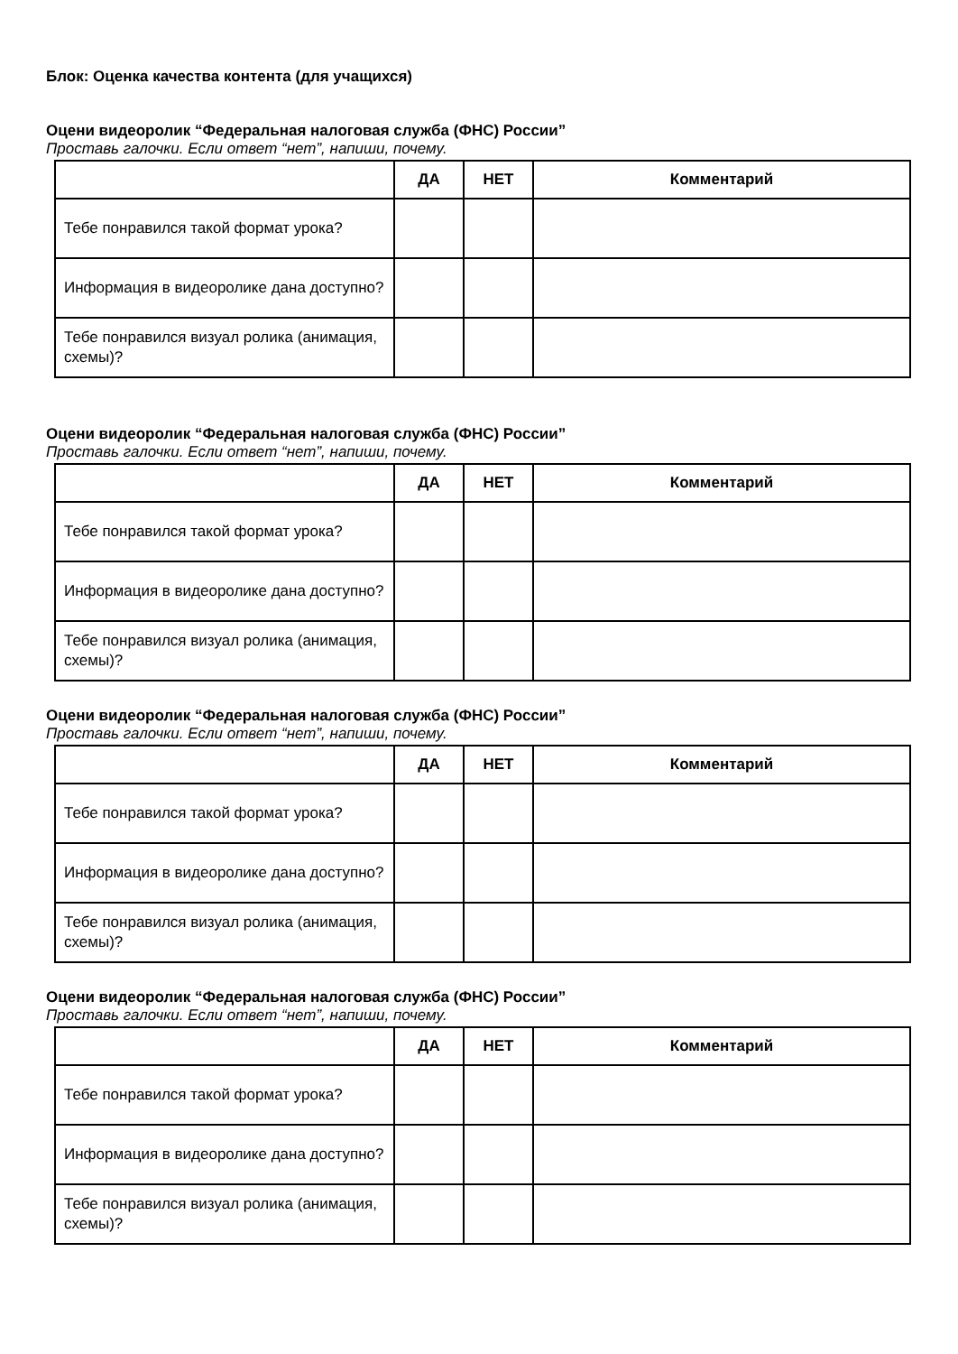Блок: Оценка качества контента (для учащихся)
Оцени видеоролик “Федеральная налоговая служба (ФНС) России”
Проставь галочки. Если ответ “нет”, напиши, почему.
| | ДА | НЕТ | Комментарий |
| --- | --- | --- | --- |
| Тебе понравился такой формат урока? | | | |
| Информация в видеоролике дана доступно? | | | |
| Тебе понравился визуал ролика (анимация, схемы)? | | | |
Оцени видеоролик “Федеральная налоговая служба (ФНС) России”
Проставь галочки. Если ответ “нет”, напиши, почему.
| | ДА | НЕТ | Комментарий |
| --- | --- | --- | --- |
| Тебе понравился такой формат урока? | | | |
| Информация в видеоролике дана доступно? | | | |
| Тебе понравился визуал ролика (анимация, схемы)? | | | |
Оцени видеоролик “Федеральная налоговая служба (ФНС) России”
Проставь галочки. Если ответ “нет”, напиши, почему.
| | ДА | НЕТ | Комментарий |
| --- | --- | --- | --- |
| Тебе понравился такой формат урока? | | | |
| Информация в видеоролике дана доступно? | | | |
| Тебе понравился визуал ролика (анимация, схемы)? | | | |
Оцени видеоролик “Федеральная налоговая служба (ФНС) России”
Проставь галочки. Если ответ “нет”, напиши, почему.
| | ДА | НЕТ | Комментарий |
| --- | --- | --- | --- |
| Тебе понравился такой формат урока? | | | |
| Информация в видеоролике дана доступно? | | | |
| Тебе понравился визуал ролика (анимация, схемы)? | | | |